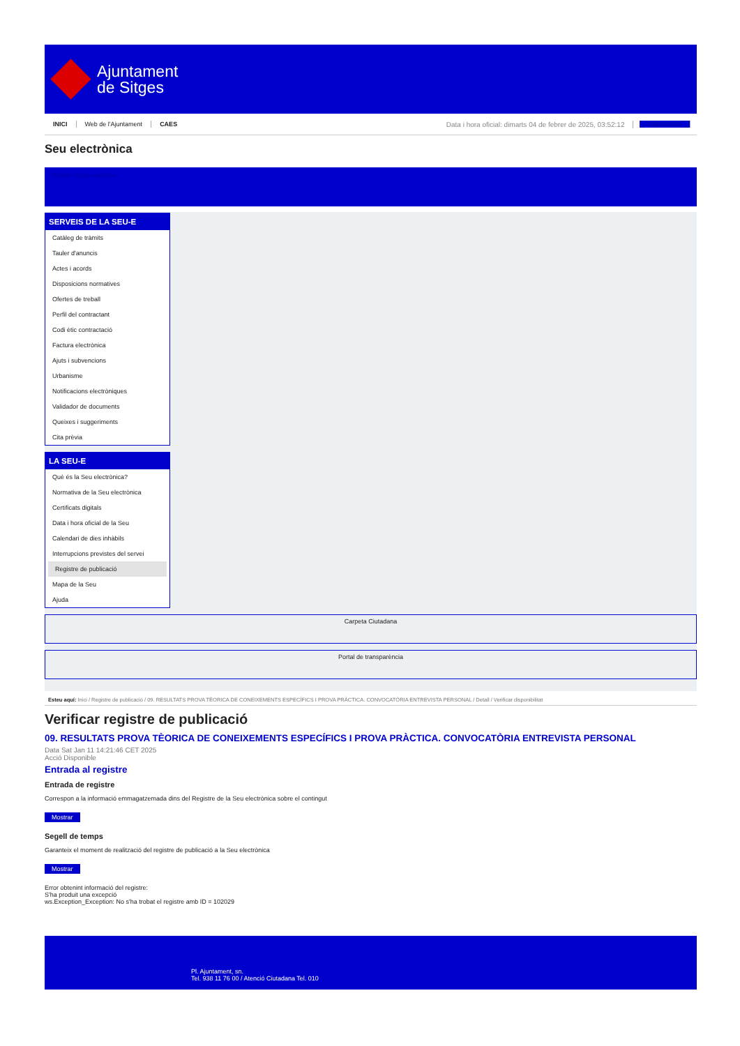Ajuntament
de Sitges
INICI Web de l'Ajuntament CAES Data i hora oficial: dimarts 04 de febrer de 2025, 03:52:12 Sincronitzar
Seu electrònica
Obtenir còpia autèntica
SERVEIS DE LA SEU-E
Catàleg de tràmits
Tauler d'anuncis
Actes i acords
Disposicions normatives
Ofertes de treball
Perfil del contractant
Codi ètic contractació
Factura electrònica
Ajuts i subvencions
Urbanisme
Notificacions electròniques
Validador de documents
Queixes i suggeriments
Cita prèvia
LA SEU-E
Què és la Seu electrònica?
Normativa de la Seu electrònica
Certificats digitals
Data i hora oficial de la Seu
Calendari de dies inhàbils
Interrupcions previstes del servei
Registre de publicació
Mapa de la Seu
Ajuda
Carpeta Ciutadana
Portal de transparència
Esteu aquí: Inici / Registre de publicació / 09. RESULTATS PROVA TÈORICA DE CONEIXEMENTS ESPECÍFICS I PROVA PRÀCTICA. CONVOCATÒRIA ENTREVISTA PERSONAL / Detall / Verificar disponibilitat
Verificar registre de publicació
09. RESULTATS PROVA TÈORICA DE CONEIXEMENTS ESPECÍFICS I PROVA PRÀCTICA. CONVOCATÒRIA ENTREVISTA PERSONAL
Data Sat Jan 11 14:21:46 CET 2025
Acció Disponible
Entrada al registre
Entrada de registre
Correspon a la informació emmagatzemada dins del Registre de la Seu electrònica sobre el contingut
Mostrar
Segell de temps
Garanteix el moment de realització del registre de publicació a la Seu electrònica
Mostrar
Error obtenint informació del registre:
S'ha produit una excepció
ws.Exception_Exception: No s'ha trobat el registre amb ID = 102029
Pl. Ajuntament, sn.
Tel. 938 11 76 00 / Atenció Ciutadana Tel. 010